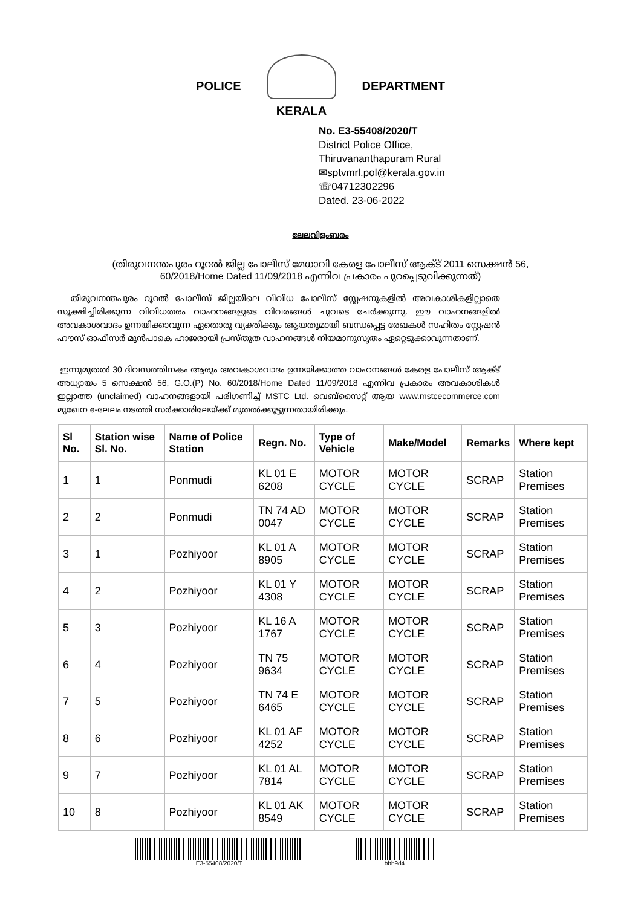POLICE KERALA DEPARTMENT
No. E3-55408/2020/T
District Police Office,
Thiruvananthapuram Rural
✉sptvmrl.pol@kerala.gov.in
☏04712302296
Dated. 23-06-2022
ലേലവിളംബരം
(തിരുവനന്തപുരം റൂറൽ ജില്ല പോലീസ് മേധാവി കേരള പോലീസ് ആക്ട് 2011 സെക്ഷൻ 56, 60/2018/Home Dated 11/09/2018 എന്നിവ പ്രകാരം പുറപ്പെടുവിക്കുന്നത്)
തിരുവനന്തപുരം റൂറൽ പോലീസ് ജില്ലയിലെ വിവിധ പോലീസ് സ്റ്റേഷനുകളിൽ അവകാശികളില്ലാതെ സൂക്ഷിച്ചിരിക്കുന്ന വിവിധതരം വാഹനങ്ങളുടെ വിവരങ്ങൾ ചുവടെ ചേർക്കുന്നു. ഈ വാഹനങ്ങളിൽ അവകാശവാദം ഉന്നയിക്കാവുന്ന ഏതൊരു വ്യക്തിക്കും ആയതുമായി ബന്ധപ്പെട്ട രേഖകൾ സഹിതം സ്റ്റേഷൻ ഹൗസ് ഓഫീസർ മുൻപാകെ ഹാജരായി പ്രസ്തുത വാഹനങ്ങൾ നിയമാനുസൃതം ഏറ്റെടുക്കാവുന്നതാണ്.
ഇന്നുമുതൽ 30 ദിവസത്തിനകം ആരും അവകാശവാദം ഉന്നയിക്കാത്ത വാഹനങ്ങൾ കേരള പോലീസ് ആക്ട് അധ്യായം 5 സെക്ഷൻ 56, G.O.(P) No. 60/2018/Home Dated 11/09/2018 എന്നിവ പ്രകാരം അവകാശികൾ ഇല്ലാത്ത (unclaimed) വാഹനങ്ങളായി പരിഗണിച്ച് MSTC Ltd. വെബ്സൈറ്റ് ആയ www.mstcecommerce.com മുഖേന e-ലേലം നടത്തി സർക്കാരിലേയ്ക്ക് മുതൽക്കൂട്ടുന്നതായിരിക്കും.
| Sl No. | Station wise Sl. No. | Name of Police Station | Regn. No. | Type of Vehicle | Make/Model | Remarks | Where kept |
| --- | --- | --- | --- | --- | --- | --- | --- |
| 1 | 1 | Ponmudi | KL 01 E 6208 | MOTOR CYCLE | MOTOR CYCLE | SCRAP | Station Premises |
| 2 | 2 | Ponmudi | TN 74 AD 0047 | MOTOR CYCLE | MOTOR CYCLE | SCRAP | Station Premises |
| 3 | 1 | Pozhiyoor | KL 01 A 8905 | MOTOR CYCLE | MOTOR CYCLE | SCRAP | Station Premises |
| 4 | 2 | Pozhiyoor | KL 01 Y 4308 | MOTOR CYCLE | MOTOR CYCLE | SCRAP | Station Premises |
| 5 | 3 | Pozhiyoor | KL 16 A 1767 | MOTOR CYCLE | MOTOR CYCLE | SCRAP | Station Premises |
| 6 | 4 | Pozhiyoor | TN 75 9634 | MOTOR CYCLE | MOTOR CYCLE | SCRAP | Station Premises |
| 7 | 5 | Pozhiyoor | TN 74 E 6465 | MOTOR CYCLE | MOTOR CYCLE | SCRAP | Station Premises |
| 8 | 6 | Pozhiyoor | KL 01 AF 4252 | MOTOR CYCLE | MOTOR CYCLE | SCRAP | Station Premises |
| 9 | 7 | Pozhiyoor | KL 01 AL 7814 | MOTOR CYCLE | MOTOR CYCLE | SCRAP | Station Premises |
| 10 | 8 | Pozhiyoor | KL 01 AK 8549 | MOTOR CYCLE | MOTOR CYCLE | SCRAP | Station Premises |
E3-55408/2020/T bbb9d4